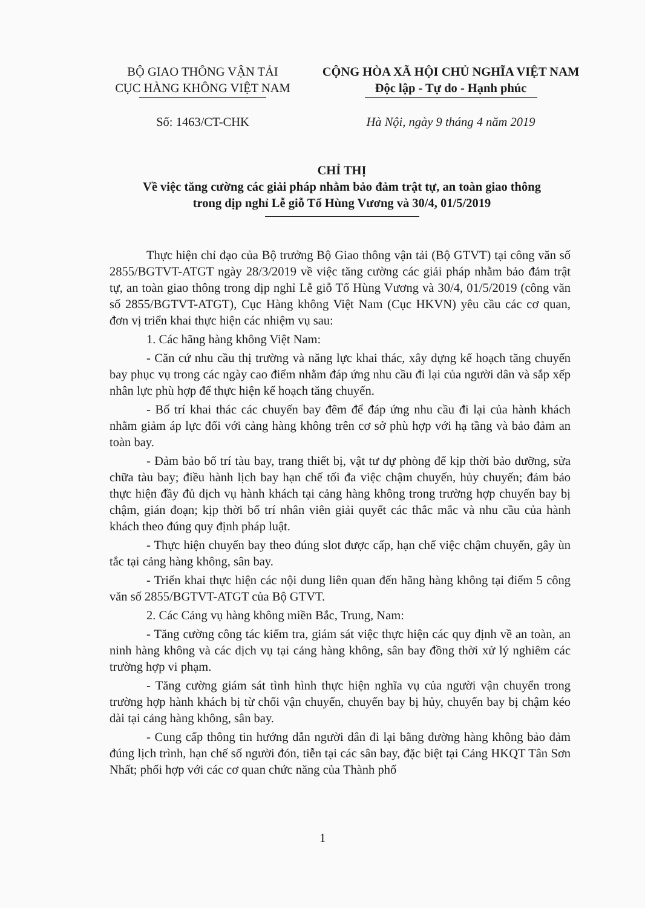BỘ GIAO THÔNG VẬN TẢI
CỤC HÀNG KHÔNG VIỆT NAM
Số: 1463/CT-CHK
CỘNG HÒA XÃ HỘI CHỦ NGHĨA VIỆT NAM
Độc lập - Tự do - Hạnh phúc
Hà Nội, ngày 9 tháng 4 năm 2019
CHỈ THỊ
Về việc tăng cường các giải pháp nhằm bảo đảm trật tự, an toàn giao thông
trong dịp nghỉ Lễ giỗ Tổ Hùng Vương và 30/4, 01/5/2019
Thực hiện chỉ đạo của Bộ trưởng Bộ Giao thông vận tải (Bộ GTVT) tại công văn số 2855/BGTVT-ATGT ngày 28/3/2019 về việc tăng cường các giải pháp nhằm bảo đảm trật tự, an toàn giao thông trong dịp nghỉ Lễ giỗ Tổ Hùng Vương và 30/4, 01/5/2019 (công văn số 2855/BGTVT-ATGT), Cục Hàng không Việt Nam (Cục HKVN) yêu cầu các cơ quan, đơn vị triển khai thực hiện các nhiệm vụ sau:
1. Các hãng hàng không Việt Nam:
- Căn cứ nhu cầu thị trường và năng lực khai thác, xây dựng kế hoạch tăng chuyến bay phục vụ trong các ngày cao điểm nhằm đáp ứng nhu cầu đi lại của người dân và sắp xếp nhân lực phù hợp để thực hiện kế hoạch tăng chuyến.
- Bố trí khai thác các chuyến bay đêm để đáp ứng nhu cầu đi lại của hành khách nhằm giảm áp lực đối với cảng hàng không trên cơ sở phù hợp với hạ tầng và bảo đảm an toàn bay.
- Đảm bảo bố trí tàu bay, trang thiết bị, vật tư dự phòng để kịp thời bảo dưỡng, sửa chữa tàu bay; điều hành lịch bay hạn chế tối đa việc chậm chuyến, hủy chuyến; đảm bảo thực hiện đầy đủ dịch vụ hành khách tại cảng hàng không trong trường hợp chuyến bay bị chậm, gián đoạn; kịp thời bố trí nhân viên giải quyết các thắc mắc và nhu cầu của hành khách theo đúng quy định pháp luật.
- Thực hiện chuyến bay theo đúng slot được cấp, hạn chế việc chậm chuyến, gây ùn tắc tại cảng hàng không, sân bay.
- Triển khai thực hiện các nội dung liên quan đến hãng hàng không tại điểm 5 công văn số 2855/BGTVT-ATGT của Bộ GTVT.
2. Các Cảng vụ hàng không miền Bắc, Trung, Nam:
- Tăng cường công tác kiểm tra, giám sát việc thực hiện các quy định về an toàn, an ninh hàng không và các dịch vụ tại cảng hàng không, sân bay đồng thời xử lý nghiêm các trường hợp vi phạm.
- Tăng cường giám sát tình hình thực hiện nghĩa vụ của người vận chuyển trong trường hợp hành khách bị từ chối vận chuyển, chuyến bay bị hủy, chuyến bay bị chậm kéo dài tại cảng hàng không, sân bay.
- Cung cấp thông tin hướng dẫn người dân đi lại bằng đường hàng không bảo đảm đúng lịch trình, hạn chế số người đón, tiễn tại các sân bay, đặc biệt tại Cảng HKQT Tân Sơn Nhất; phối hợp với các cơ quan chức năng của Thành phố
1